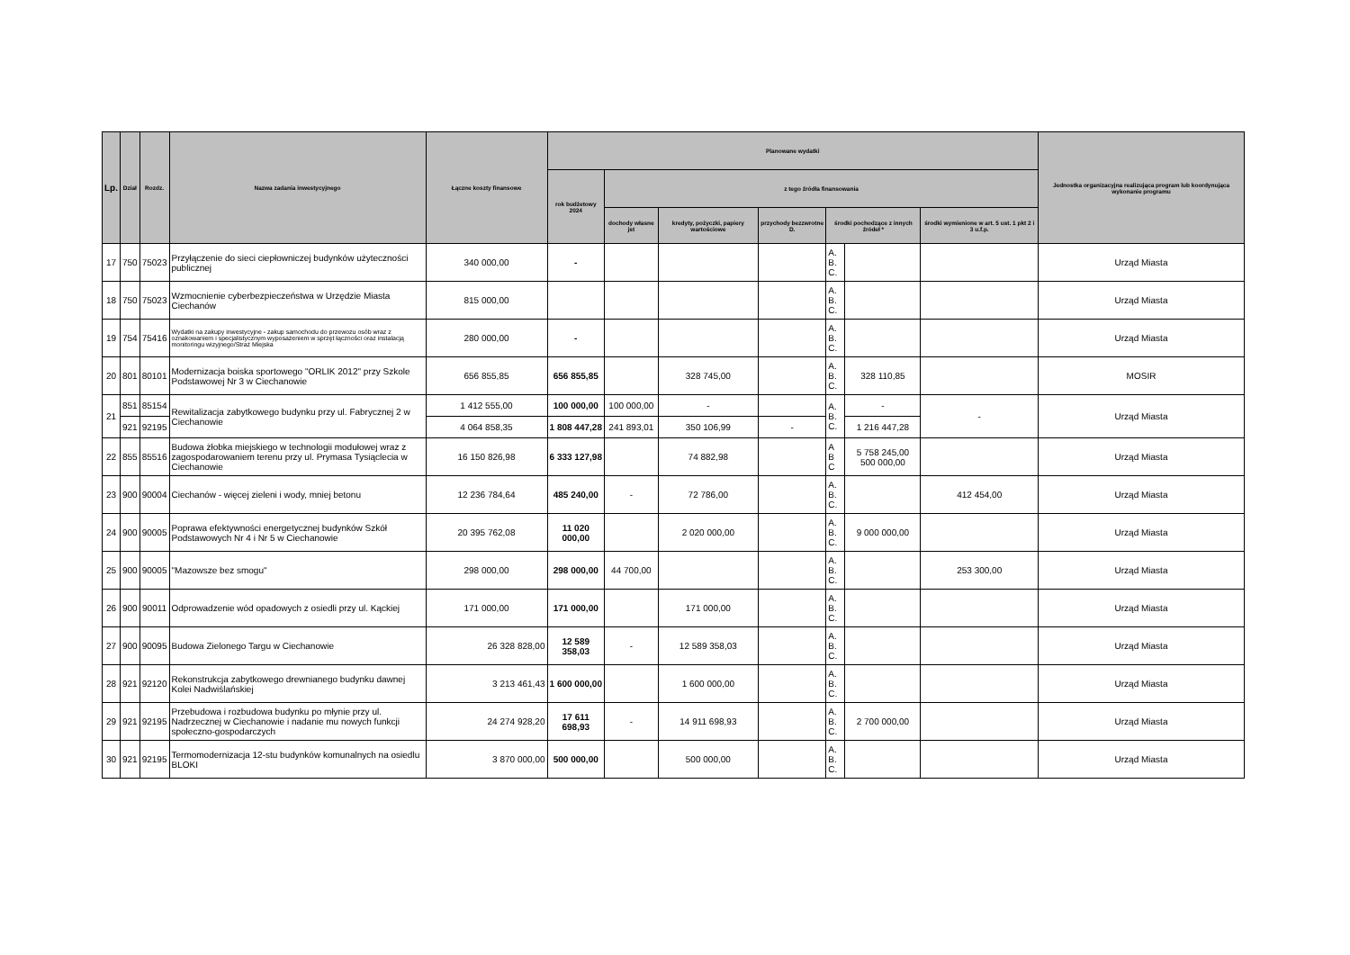| Lp. | Dział | Rozdz. | Nazwa zadania inwestycyjnego | Łączne koszty finansowe | Planowane wydatki | | | | | | | Jednostka organizacyjna realizująca program lub koordynująca wykonanie programu |
| --- | --- | --- | --- | --- | --- | --- | --- | --- | --- | --- | --- | --- |
| | | | | | rok budżetowy 2024 | z tego źródła finansowania | | | | | | |
| | | | | | | dochody własne jst | kredyty, pożyczki, papiery wartościowe | przychody bezzwrotne D. | środki pochodzące z innych źródeł * | | środki wymienione w art. 5 ust. 1 pkt 2 i 3 u.f.p. | |
| 17 | 750 | 75023 | Przyłączenie do sieci ciepłowniczej budynków użyteczności publicznej | 340 000,00 | - | | | | A. B. C. | | | Urząd Miasta |
| 18 | 750 | 75023 | Wzmocnienie cyberbezpieczeństwa w Urzędzie Miasta Ciechanów | 815 000,00 | | | | | A. B. C. | | | Urząd Miasta |
| 19 | 754 | 75416 | Wydatki na zakupy inwestycyjne - zakup samochodu do przewozu osób wraz z oznakowaniem i specjalistycznym wyposażeniem w sprzęt łączności oraz instalacją monitoringu wizyjnego/Straż Miejska | 280 000,00 | - | | | | A. B. C. | | | Urząd Miasta |
| 20 | 801 | 80101 | Modernizacja boiska sportowego "ORLIK 2012" przy Szkole Podstawowej Nr 3 w Ciechanowie | 656 855,85 | 656 855,85 | | 328 745,00 | | A. B. C. | 328 110,85 | | MOSIR |
| 21 | 851 | 85154 | Rewitalizacja zabytkowego budynku przy ul. Fabrycznej 2 w Ciechanowie | 1 412 555,00 | 100 000,00 | 100 000,00 | - | | A. B. C. | - | - | Urząd Miasta |
| | 921 | 92195 | | 4 064 858,35 | 1 808 447,28 | 241 893,01 | 350 106,99 | - | | 1 216 447,28 | | |
| 22 | 855 | 85516 | Budowa żłobka miejskiego w technologii modułowej wraz z zagospodarowaniem terenu przy ul. Prymasa Tysiąclecia w Ciechanowie | 16 150 826,98 | 6 333 127,98 | | 74 882,98 | | A B C | 5 758 245,00 500 000,00 | | Urząd Miasta |
| 23 | 900 | 90004 | Ciechanów - więcej zieleni i wody, mniej betonu | 12 236 784,64 | 485 240,00 | - | 72 786,00 | | A. B. C. | | 412 454,00 | Urząd Miasta |
| 24 | 900 | 90005 | Poprawa efektywności energetycznej budynków Szkół Podstawowych Nr 4 i Nr 5 w Ciechanowie | 20 395 762,08 | 11 020 000,00 | | 2 020 000,00 | | A. B. C. | 9 000 000,00 | | Urząd Miasta |
| 25 | 900 | 90005 | "Mazowsze bez smogu" | 298 000,00 | 298 000,00 | 44 700,00 | | | A. B. C. | | 253 300,00 | Urząd Miasta |
| 26 | 900 | 90011 | Odprowadzenie wód opadowych z osiedli przy ul. Kąckiej | 171 000,00 | 171 000,00 | | 171 000,00 | | A. B. C. | | | Urząd Miasta |
| 27 | 900 | 90095 | Budowa Zielonego Targu w Ciechanowie | 26 328 828,00 | 12 589 358,03 | - | 12 589 358,03 | | A. B. C. | | | Urząd Miasta |
| 28 | 921 | 92120 | Rekonstrukcja zabytkowego drewnianego budynku dawnej Kolei Nadwiślańskiej | 3 213 461,43 | 1 600 000,00 | | 1 600 000,00 | | A. B. C. | | | Urząd Miasta |
| 29 | 921 | 92195 | Przebudowa i rozbudowa budynku po młynie przy ul. Nadrzecznej w Ciechanowie i nadanie mu nowych funkcji społeczno-gospodarczych | 24 274 928,20 | 17 611 698,93 | - | 14 911 698,93 | | A. B. C. | 2 700 000,00 | | Urząd Miasta |
| 30 | 921 | 92195 | Termomodernizacja 12-stu budynków komunalnych na osiedlu BLOKI | 3 870 000,00 | 500 000,00 | | 500 000,00 | | A. B. C. | | | Urząd Miasta |